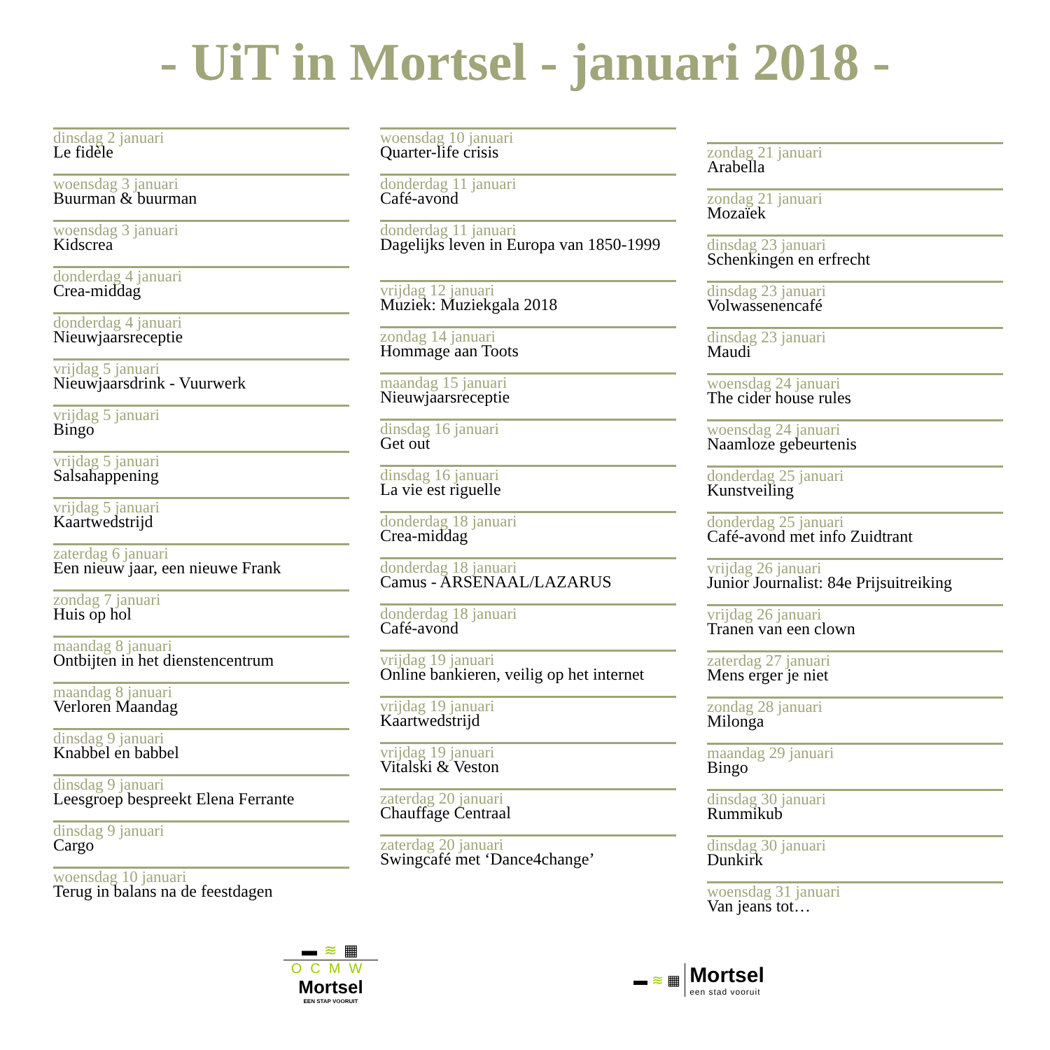- UiT in Mortsel - januari 2018 -
dinsdag 2 januari
Le fidèle
woensdag 3 januari
Buurman & buurman
woensdag 3 januari
Kidscrea
donderdag 4 januari
Crea-middag
donderdag 4 januari
Nieuwjaarsreceptie
vrijdag 5 januari
Nieuwjaarsdrink - Vuurwerk
vrijdag 5 januari
Bingo
vrijdag 5 januari
Salsahappening
vrijdag 5 januari
Kaartwedstrijd
zaterdag 6 januari
Een nieuw jaar, een nieuwe Frank
zondag 7 januari
Huis op hol
maandag 8 januari
Ontbijten in het dienstencentrum
maandag 8 januari
Verloren Maandag
dinsdag 9 januari
Knabbel en babbel
dinsdag 9 januari
Leesgroep bespreekt Elena Ferrante
dinsdag 9 januari
Cargo
woensdag 10 januari
Terug in balans na de feestdagen
woensdag 10 januari
Quarter-life crisis
donderdag 11 januari
Café-avond
donderdag 11 januari
Dagelijks leven in Europa van 1850-1999
vrijdag 12 januari
Muziek: Muziekgala 2018
zondag 14 januari
Hommage aan Toots
maandag 15 januari
Nieuwjaarsreceptie
dinsdag 16 januari
Get out
dinsdag 16 januari
La vie est riguelle
donderdag 18 januari
Crea-middag
donderdag 18 januari
Camus - ARSENAAL/LAZARUS
donderdag 18 januari
Café-avond
vrijdag 19 januari
Online bankieren, veilig op het internet
vrijdag 19 januari
Kaartwedstrijd
vrijdag 19 januari
Vitalski & Veston
zaterdag 20 januari
Chauffage Centraal
zaterdag 20 januari
Swingcafé met ‘Dance4change’
zondag 21 januari
Arabella
zondag 21 januari
Mozaïek
dinsdag 23 januari
Schenkingen en erfrecht
dinsdag 23 januari
Volwassenencafé
dinsdag 23 januari
Maudi
woensdag 24 januari
The cider house rules
woensdag 24 januari
Naamloze gebeurtenis
donderdag 25 januari
Kunstveiling
donderdag 25 januari
Café-avond met info Zuidtrant
vrijdag 26 januari
Junior Journalist: 84e Prijsuitreiking
vrijdag 26 januari
Tranen van een clown
zaterdag 27 januari
Mens erger je niet
zondag 28 januari
Milonga
maandag 29 januari
Bingo
dinsdag 30 januari
Rummikub
dinsdag 30 januari
Dunkirk
woensdag 31 januari
Van jeans tot…
▬ ≋ ▦
OCMW
Mortsel
EEN STAP VOORUIT
▬ ≋ ▦
Mortsel
een stad vooruit